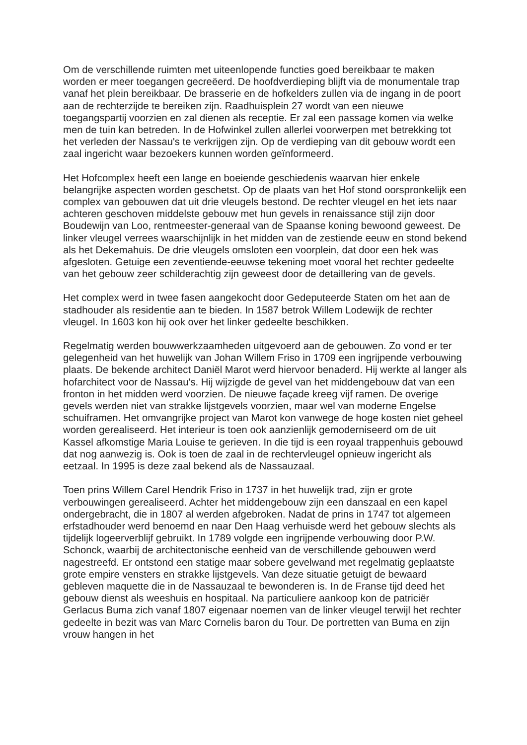Om de verschillende ruimten met uiteenlopende functies goed bereikbaar te maken worden er meer toegangen gecreëerd. De hoofdverdieping blijft via de monumentale trap vanaf het plein bereikbaar. De brasserie en de hofkelders zullen via de ingang in de poort aan de rechterzijde te bereiken zijn. Raadhuisplein 27 wordt van een nieuwe toegangspartij voorzien en zal dienen als receptie. Er zal een passage komen via welke men de tuin kan betreden. In de Hofwinkel zullen allerlei voorwerpen met betrekking tot het verleden der Nassau's te verkrijgen zijn. Op de verdieping van dit gebouw wordt een zaal ingericht waar bezoekers kunnen worden geïnformeerd.
Het Hofcomplex heeft een lange en boeiende geschiedenis waarvan hier enkele belangrijke aspecten worden geschetst. Op de plaats van het Hof stond oorspronkelijk een complex van gebouwen dat uit drie vleugels bestond. De rechter vleugel en het iets naar achteren geschoven middelste gebouw met hun gevels in renaissance stijl zijn door Boudewijn van Loo, rentmeester-generaal van de Spaanse koning bewoond geweest. De linker vleugel verrees waarschijnlijk in het midden van de zestiende eeuw en stond bekend als het Dekemahuis. De drie vleugels omsloten een voorplein, dat door een hek was afgesloten. Getuige een zeventiende-eeuwse tekening moet vooral het rechter gedeelte van het gebouw zeer schilderachtig zijn geweest door de detaillering van de gevels.
Het complex werd in twee fasen aangekocht door Gedeputeerde Staten om het aan de stadhouder als residentie aan te bieden. In 1587 betrok Willem Lodewijk de rechter vleugel. In 1603 kon hij ook over het linker gedeelte beschikken.
Regelmatig werden bouwwerkzaamheden uitgevoerd aan de gebouwen. Zo vond er ter gelegenheid van het huwelijk van Johan Willem Friso in 1709 een ingrijpende verbouwing plaats. De bekende architect Daniël Marot werd hiervoor benaderd. Hij werkte al langer als hofarchitect voor de Nassau's. Hij wijzigde de gevel van het middengebouw dat van een fronton in het midden werd voorzien. De nieuwe façade kreeg vijf ramen. De overige gevels werden niet van strakke lijstgevels voorzien, maar wel van moderne Engelse schuiframen. Het omvangrijke project van Marot kon vanwege de hoge kosten niet geheel worden gerealiseerd. Het interieur is toen ook aanzienlijk gemoderniseerd om de uit Kassel afkomstige Maria Louise te gerieven. In die tijd is een royaal trappenhuis gebouwd dat nog aanwezig is. Ook is toen de zaal in de rechtervleugel opnieuw ingericht als eetzaal. In 1995 is deze zaal bekend als de Nassauzaal.
Toen prins Willem Carel Hendrik Friso in 1737 in het huwelijk trad, zijn er grote verbouwingen gerealiseerd. Achter het middengebouw zijn een danszaal en een kapel ondergebracht, die in 1807 al werden afgebroken. Nadat de prins in 1747 tot algemeen erfstadhouder werd benoemd en naar Den Haag verhuisde werd het gebouw slechts als tijdelijk logeerverblijf gebruikt. In 1789 volgde een ingrijpende verbouwing door P.W. Schonck, waarbij de architectonische eenheid van de verschillende gebouwen werd nagestreefd. Er ontstond een statige maar sobere gevelwand met regelmatig geplaatste grote empire vensters en strakke lijstgevels. Van deze situatie getuigt de bewaard gebleven maquette die in de Nassauzaal te bewonderen is. In de Franse tijd deed het gebouw dienst als weeshuis en hospitaal. Na particuliere aankoop kon de patriciër Gerlacus Buma zich vanaf 1807 eigenaar noemen van de linker vleugel terwijl het rechter gedeelte in bezit was van Marc Cornelis baron du Tour. De portretten van Buma en zijn vrouw hangen in het